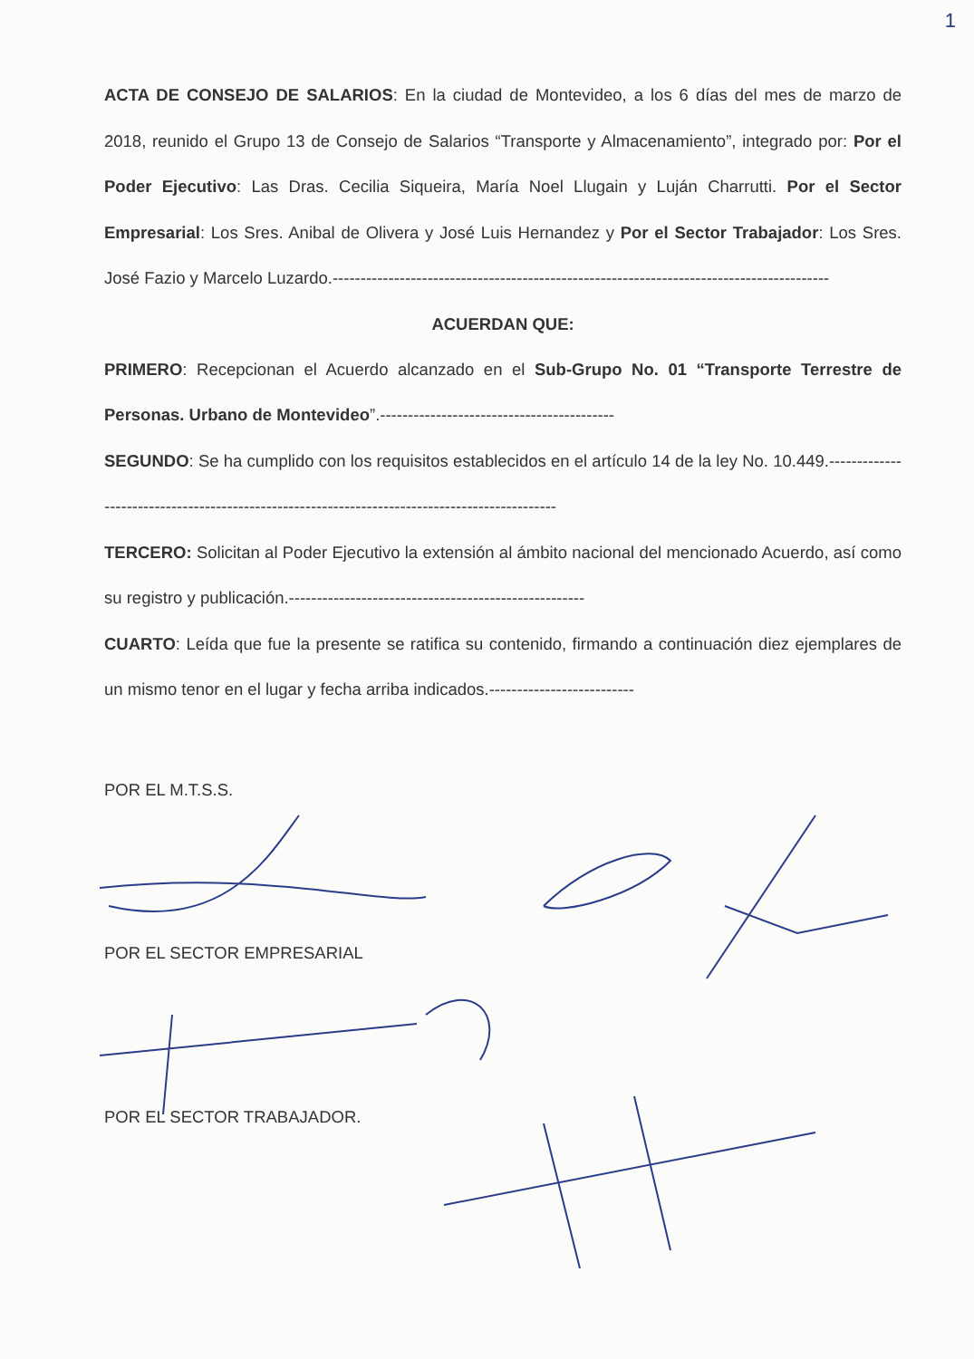1
ACTA DE CONSEJO DE SALARIOS: En la ciudad de Montevideo, a los 6 días del mes de marzo de 2018, reunido el Grupo 13 de Consejo de Salarios “Transporte y Almacenamiento”, integrado por: Por el Poder Ejecutivo: Las Dras. Cecilia Siqueira, María Noel Llugain y Luján Charrutti. Por el Sector Empresarial: Los Sres. Anibal de Olivera y José Luis Hernandez y Por el Sector Trabajador: Los Sres. José Fazio y Marcelo Luzardo.-----------------------------------------------------------------------------------------
ACUERDAN QUE:
PRIMERO: Recepcionan el Acuerdo alcanzado en el Sub-Grupo No. 01 “Transporte Terrestre de Personas. Urbano de Montevideo”.------------------------------------------
SEGUNDO: Se ha cumplido con los requisitos establecidos en el artículo 14 de la ley No. 10.449.----------------------------------------------------------------------------------------------
TERCERO: Solicitan al Poder Ejecutivo la extensión al ámbito nacional del mencionado Acuerdo, así como su registro y publicación.-----------------------------------------------------
CUARTO: Leída que fue la presente se ratifica su contenido, firmando a continuación diez ejemplares de un mismo tenor en el lugar y fecha arriba indicados.--------------------------
POR EL M.T.S.S.
POR EL SECTOR EMPRESARIAL
POR EL SECTOR TRABAJADOR.